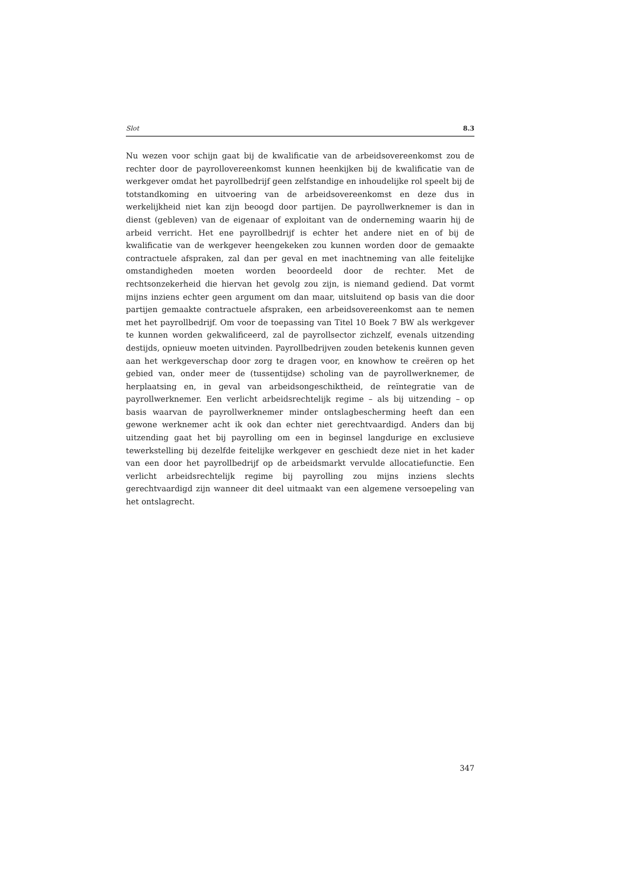Slot 8.3
Nu wezen voor schijn gaat bij de kwalificatie van de arbeidsovereenkomst zou de rechter door de payrollovereenkomst kunnen heenkijken bij de kwalificatie van de werkgever omdat het payrollbedrijf geen zelfstandige en inhoudelijke rol speelt bij de totstandkoming en uitvoering van de arbeidsovereenkomst en deze dus in werkelijkheid niet kan zijn beoogd door partijen. De payrollwerknemer is dan in dienst (gebleven) van de eigenaar of exploitant van de onderneming waarin hij de arbeid verricht. Het ene payrollbedrijf is echter het andere niet en of bij de kwalificatie van de werkgever heengekeken zou kunnen worden door de gemaakte contractuele afspraken, zal dan per geval en met inachtneming van alle feitelijke omstandigheden moeten worden beoordeeld door de rechter. Met de rechtsonzekerheid die hiervan het gevolg zou zijn, is niemand gediend. Dat vormt mijns inziens echter geen argument om dan maar, uitsluitend op basis van die door partijen gemaakte contractuele afspraken, een arbeidsovereenkomst aan te nemen met het payrollbedrijf. Om voor de toepassing van Titel 10 Boek 7 BW als werkgever te kunnen worden gekwalificeerd, zal de payrollsector zichzelf, evenals uitzending destijds, opnieuw moeten uitvinden. Payrollbedrijven zouden betekenis kunnen geven aan het werkgeverschap door zorg te dragen voor, en knowhow te creëren op het gebied van, onder meer de (tussentijdse) scholing van de payrollwerknemer, de herplaatsing en, in geval van arbeidsongeschiktheid, de reïntegratie van de payrollwerknemer. Een verlicht arbeidsrechtelijk regime – als bij uitzending – op basis waarvan de payrollwerknemer minder ontslagbescherming heeft dan een gewone werknemer acht ik ook dan echter niet gerechtvaardigd. Anders dan bij uitzending gaat het bij payrolling om een in beginsel langdurige en exclusieve tewerkstelling bij dezelfde feitelijke werkgever en geschiedt deze niet in het kader van een door het payrollbedrijf op de arbeidsmarkt vervulde allocatiefunctie. Een verlicht arbeidsrechtelijk regime bij payrolling zou mijns inziens slechts gerechtvaardigd zijn wanneer dit deel uitmaakt van een algemene versoepeling van het ontslagrecht.
347